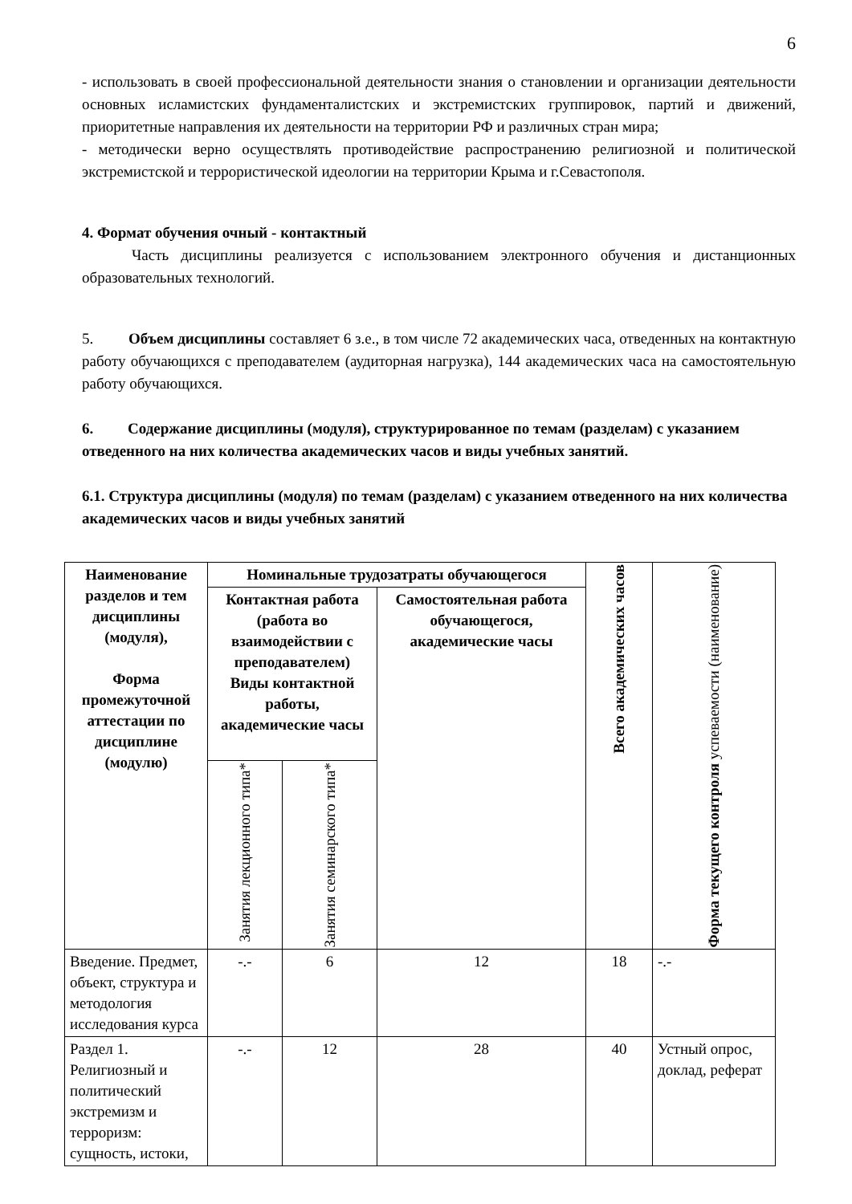6
- использовать в своей профессиональной деятельности знания о становлении и организации деятельности основных исламистских фундаменталистских и экстремистских группировок, партий и движений, приоритетные направления их деятельности на территории РФ и различных стран мира;
- методически верно осуществлять противодействие распространению религиозной и политической экстремистской и террористической идеологии на территории Крыма и г.Севастополя.
4. Формат обучения очный - контактный
Часть дисциплины реализуется с использованием электронного обучения и дистанционных образовательных технологий.
5. Объем дисциплины составляет 6 з.е., в том числе 72 академических часа, отведенных на контактную работу обучающихся с преподавателем (аудиторная нагрузка), 144 академических часа на самостоятельную работу обучающихся.
6. Содержание дисциплины (модуля), структурированное по темам (разделам) с указанием отведенного на них количества академических часов и виды учебных занятий.
6.1. Структура дисциплины (модуля) по темам (разделам) с указанием отведенного на них количества академических часов и виды учебных занятий
| Наименование разделов и тем дисциплины (модуля), Форма промежуточной аттестации по дисциплине (модулю) | Номинальные трудозатраты обучающегося | | | Всего академических часов | Форма текущего контроля успеваемости (наименование) |
| --- | --- | --- | --- | --- | --- |
| | Контактная работа (работа во взаимодействии с преподавателем) Виды контактной работы, академические часы | | Самостоятельная работа обучающегося, академические часы | | |
| | Занятия лекционного типа* | Занятия семинарского типа* | | | |
| Введение. Предмет, объект, структура и методология исследования курса | -.- | 6 | 12 | 18 | -.- |
| Раздел 1. Религиозный и политический экстремизм и терроризм: сущность, истоки, | -.- | 12 | 28 | 40 | Устный опрос, доклад, реферат |